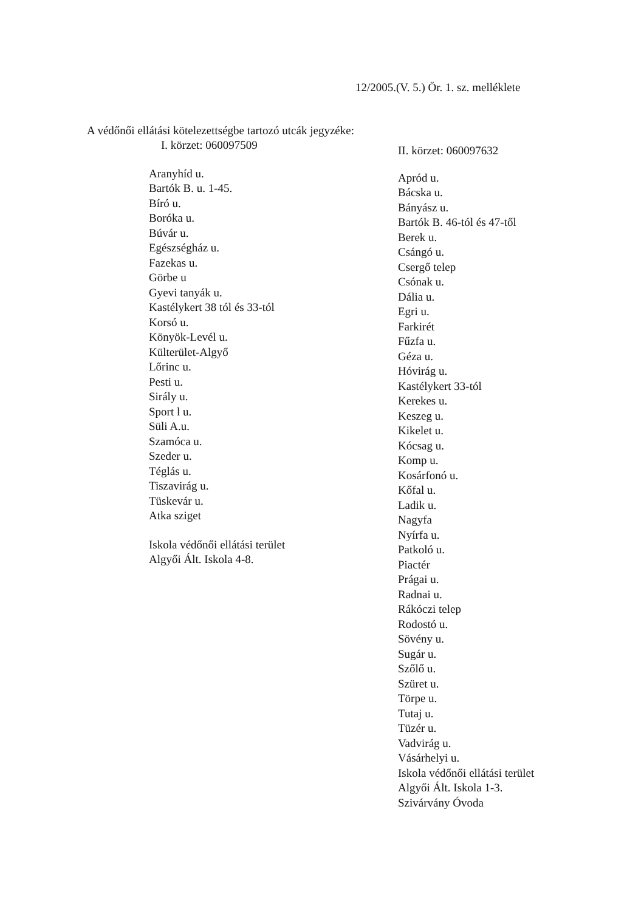12/2005.(V. 5.) Ör. 1. sz. melléklete
A védőnői ellátási kötelezettségbe tartozó utcák jegyzéke:
I. körzet: 060097509
Aranyhíd u.
Bartók B. u. 1-45.
Bíró u.
Boróka u.
Búvár u.
Egészségház u.
Fazekas u.
Görbe u
Gyevi tanyák u.
Kastélykert 38 tól és 33-tól
Korsó u.
Könyök-Levél u.
Külterület-Algyő
Lőrinc u.
Pesti u.
Sirály u.
Sport l u.
Süli A.u.
Szamóca u.
Szeder u.
Téglás u.
Tiszavirág u.
Tüskevár u.
Atka sziget
Iskola védőnői ellátási terület
Algyői Ált. Iskola 4-8.
II. körzet: 060097632
Apród u.
Bácska u.
Bányász u.
Bartók B. 46-tól és 47-től
Berek u.
Csángó u.
Csergő telep
Csónak u.
Dália u.
Egri u.
Farkirét
Fűzfa u.
Géza u.
Hóvirág u.
Kastélykert 33-tól
Kerekes u.
Keszeg u.
Kikelet u.
Kócsag u.
Komp u.
Kosárfonó u.
Kőfal u.
Ladik u.
Nagyfa
Nyírfa u.
Patkoló u.
Piactér
Prágai u.
Radnai u.
Rákóczi telep
Rodostó u.
Sövény u.
Sugár u.
Szőlő u.
Szüret u.
Törpe u.
Tutaj u.
Tüzér u.
Vadvirág u.
Vásárhelyi u.
Iskola védőnői ellátási terület
Algyői Ált. Iskola 1-3.
Szivárvány Óvoda